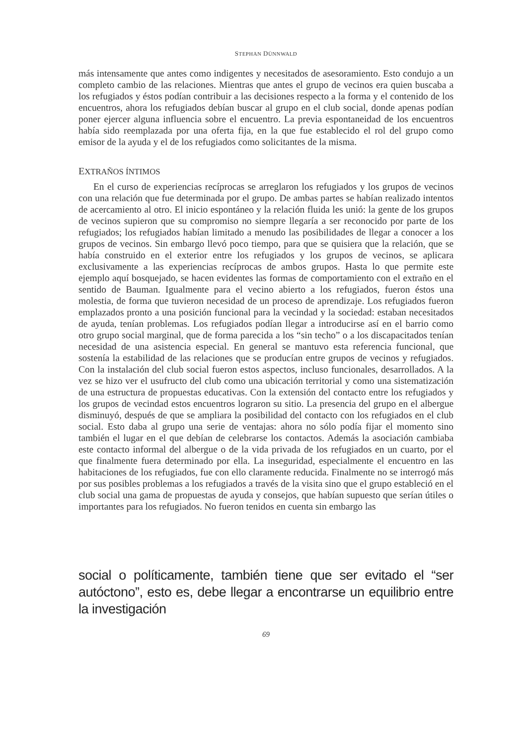STEPHAN DÜNNWALD
más intensamente que antes como indigentes y necesitados de asesoramiento. Esto condujo a un completo cambio de las relaciones. Mientras que antes el grupo de vecinos era quien buscaba a los refugiados y éstos podían contribuir a las decisiones respecto a la forma y el contenido de los encuentros, ahora los refugiados debían buscar al grupo en el club social, donde apenas podían poner ejercer alguna influencia sobre el encuentro. La previa espontaneidad de los encuentros había sido reemplazada por una oferta fija, en la que fue establecido el rol del grupo como emisor de la ayuda y el de los refugiados como solicitantes de la misma.
EXTRAÑOS ÍNTIMOS
En el curso de experiencias recíprocas se arreglaron los refugiados y los grupos de vecinos con una relación que fue determinada por el grupo. De ambas partes se habían realizado intentos de acercamiento al otro. El inicio espontáneo y la relación fluida les unió: la gente de los grupos de vecinos supieron que su compromiso no siempre llegaría a ser reconocido por parte de los refugiados; los refugiados habían limitado a menudo las posibilidades de llegar a conocer a los grupos de vecinos. Sin embargo llevó poco tiempo, para que se quisiera que la relación, que se había construido en el exterior entre los refugiados y los grupos de vecinos, se aplicara exclusivamente a las experiencias recíprocas de ambos grupos. Hasta lo que permite este ejemplo aquí bosquejado, se hacen evidentes las formas de comportamiento con el extraño en el sentido de Bauman. Igualmente para el vecino abierto a los refugiados, fueron éstos una molestia, de forma que tuvieron necesidad de un proceso de aprendizaje. Los refugiados fueron emplazados pronto a una posición funcional para la vecindad y la sociedad: estaban necesitados de ayuda, tenían problemas. Los refugiados podían llegar a introducirse así en el barrio como otro grupo social marginal, que de forma parecida a los “sin techo” o a los discapacitados tenían necesidad de una asistencia especial. En general se mantuvo esta referencia funcional, que sostenía la estabilidad de las relaciones que se producían entre grupos de vecinos y refugiados. Con la instalación del club social fueron estos aspectos, incluso funcionales, desarrollados. A la vez se hizo ver el usufructo del club como una ubicación territorial y como una sistematización de una estructura de propuestas educativas. Con la extensión del contacto entre los refugiados y los grupos de vecindad estos encuentros lograron su sitio. La presencia del grupo en el albergue disminuyó, después de que se ampliara la posibilidad del contacto con los refugiados en el club social. Esto daba al grupo una serie de ventajas: ahora no sólo podía fijar el momento sino también el lugar en el que debían de celebrarse los contactos. Además la asociación cambiaba este contacto informal del albergue o de la vida privada de los refugiados en un cuarto, por el que finalmente fuera determinado por ella. La inseguridad, especialmente el encuentro en las habitaciones de los refugiados, fue con ello claramente reducida. Finalmente no se interrogó más por sus posibles problemas a los refugiados a través de la visita sino que el grupo estableció en el club social una gama de propuestas de ayuda y consejos, que habían supuesto que serían útiles o importantes para los refugiados. No fueron tenidos en cuenta sin embargo las
social o políticamente, también tiene que ser evitado el “ser autóctono”, esto es, debe llegar a encontrarse un equilibrio entre la investigación
69